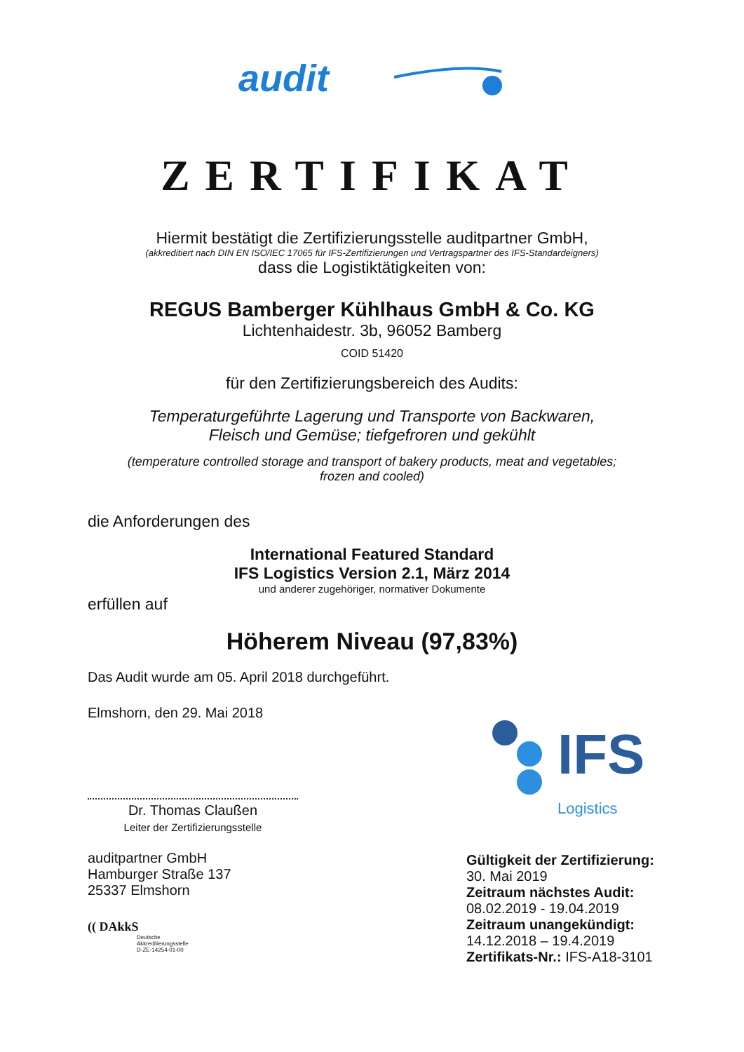audit
ZERTIFIKAT
Hiermit bestätigt die Zertifizierungsstelle auditpartner GmbH,
(akkreditiert nach DIN EN ISO/IEC 17065 für IFS-Zertifizierungen und Vertragspartner des IFS-Standardeigners)
dass die Logistiktätigkeiten von:
REGUS Bamberger Kühlhaus GmbH & Co. KG
Lichtenhaidestr. 3b, 96052 Bamberg
COID 51420
für den Zertifizierungsbereich des Audits:
Temperaturgeführte Lagerung und Transporte von Backwaren,
Fleisch und Gemüse; tiefgefroren und gekühlt
(temperature controlled storage and transport of bakery products, meat and vegetables;
frozen and cooled)
die Anforderungen des
International Featured Standard
IFS Logistics Version 2.1, März 2014
und anderer zugehöriger, normativer Dokumente
erfüllen auf
Höherem Niveau (97,83%)
Das Audit wurde am 05. April 2018 durchgeführt.
Elmshorn, den 29. Mai 2018
Dr. Thomas Claußen
Leiter der Zertifizierungsstelle
auditpartner GmbH
Hamburger Straße 137
25337 Elmshorn
(( DAkkS
Deutsche
Akkreditierungsstelle
D-ZE-14254-01-00
IFS
Logistics
Gültigkeit der Zertifizierung:
30. Mai 2019
Zeitraum nächstes Audit:
08.02.2019 - 19.04.2019
Zeitraum unangekündigt:
14.12.2018 – 19.4.2019
Zertifikats-Nr.: IFS-A18-3101